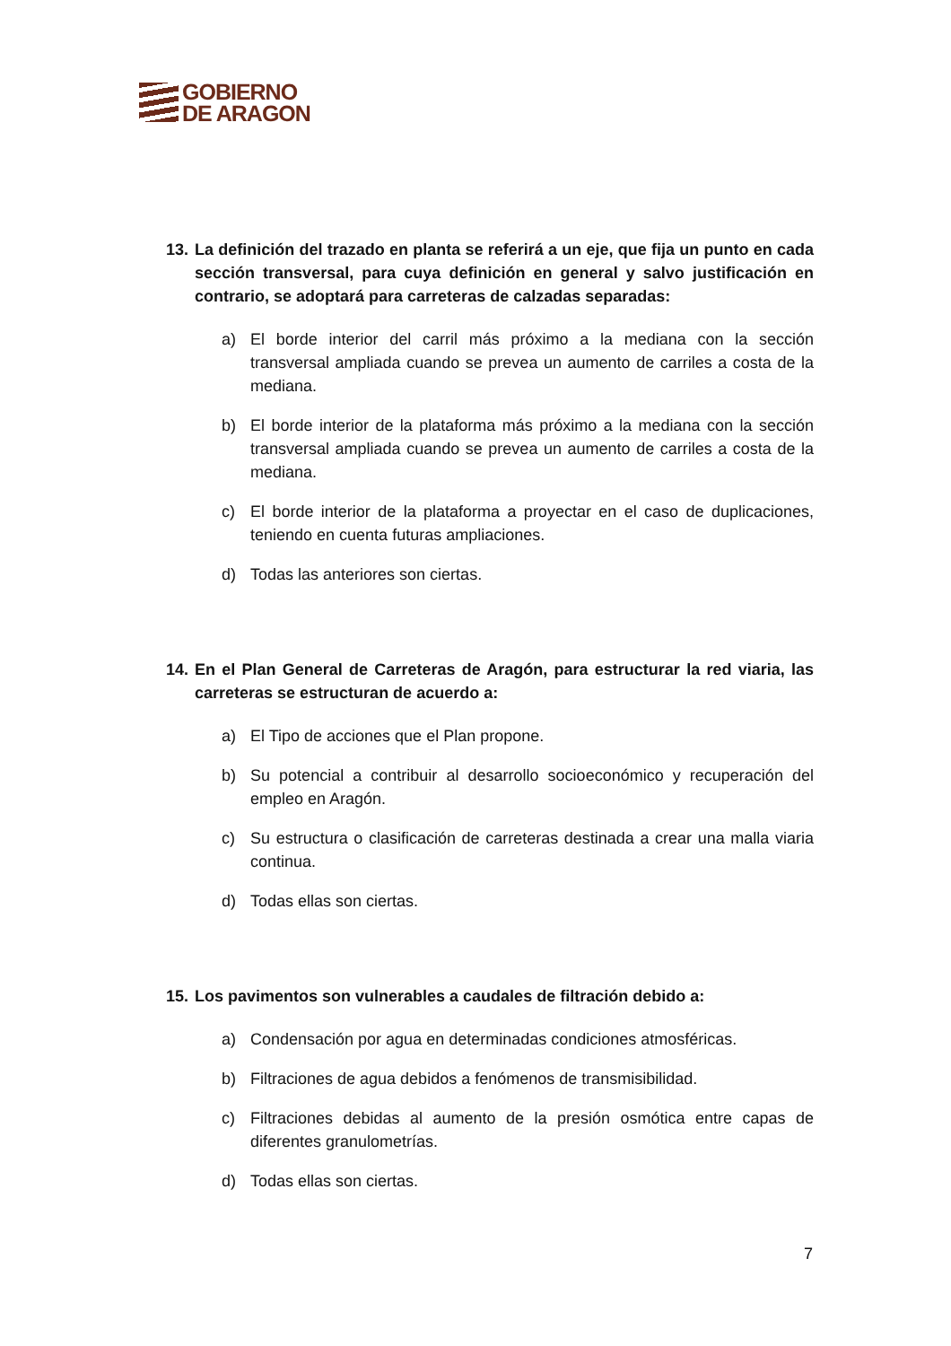GOBIERNO
DE ARAGON
13. La definición del trazado en planta se referirá a un eje, que fija un punto en cada sección transversal, para cuya definición en general y salvo justificación en contrario, se adoptará para carreteras de calzadas separadas:
a) El borde interior del carril más próximo a la mediana con la sección transversal ampliada cuando se prevea un aumento de carriles a costa de la mediana.
b) El borde interior de la plataforma más próximo a la mediana con la sección transversal ampliada cuando se prevea un aumento de carriles a costa de la mediana.
c) El borde interior de la plataforma a proyectar en el caso de duplicaciones, teniendo en cuenta futuras ampliaciones.
d) Todas las anteriores son ciertas.
14. En el Plan General de Carreteras de Aragón, para estructurar la red viaria, las carreteras se estructuran de acuerdo a:
a) El Tipo de acciones que el Plan propone.
b) Su potencial a contribuir al desarrollo socioeconómico y recuperación del empleo en Aragón.
c) Su estructura o clasificación de carreteras destinada a crear una malla viaria continua.
d) Todas ellas son ciertas.
15. Los pavimentos son vulnerables a caudales de filtración debido a:
a) Condensación por agua en determinadas condiciones atmosféricas.
b) Filtraciones de agua debidos a fenómenos de transmisibilidad.
c) Filtraciones debidas al aumento de la presión osmótica entre capas de diferentes granulometrías.
d) Todas ellas son ciertas.
7